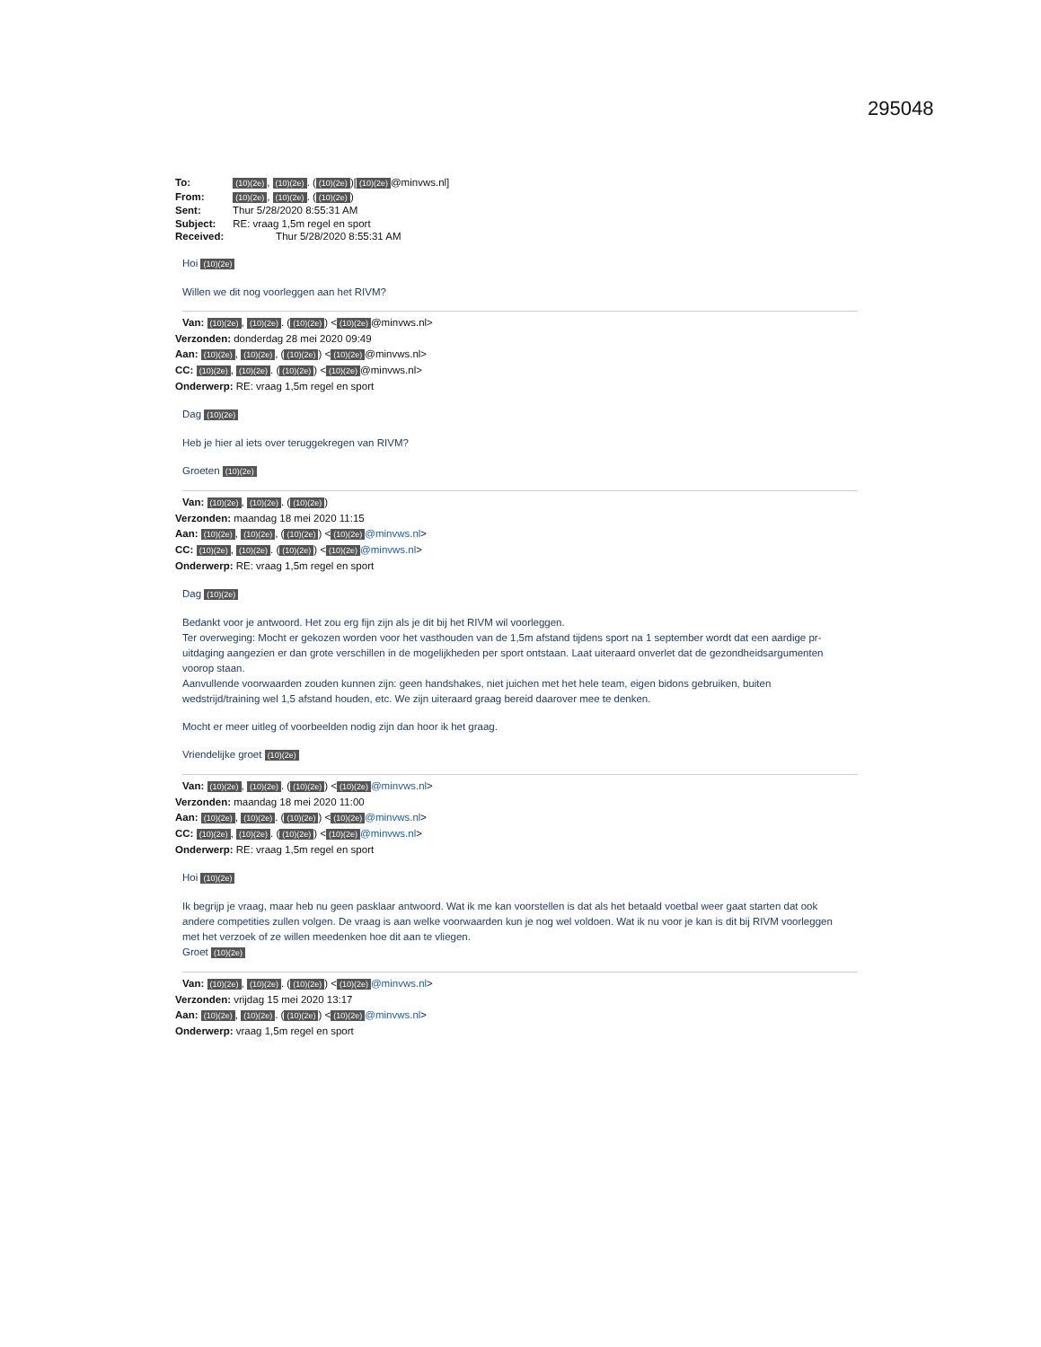295048
To: (10)(2e), (10)(2e). ((10)(2e))[(10)(2e) @minvws.nl]
From: (10)(2e), (10)(2e). ((10)(2e))
Sent: Thur 5/28/2020 8:55:31 AM
Subject: RE: vraag 1,5m regel en sport
Received: Thur 5/28/2020 8:55:31 AM
Hoi (10)(2e)
Willen we dit nog voorleggen aan het RIVM?
Van: (10)(2e), (10)(2e). ((10)(2e)) < (10)(2e) @minvws.nl>
Verzonden: donderdag 28 mei 2020 09:49
Aan: (10)(2e), (10)(2e), ((10)(2e)) < (10)(2e) @minvws.nl>
CC: (10)(2e), (10)(2e). ((10)(2e)) < (10)(2e) @minvws.nl>
Onderwerp: RE: vraag 1,5m regel en sport
Dag (10)(2e)
Heb je hier al iets over teruggekregen van RIVM?
Groeten (10)(2e)
Van: (10)(2e), (10)(2e). ((10)(2e))
Verzonden: maandag 18 mei 2020 11:15
Aan: (10)(2e), (10)(2e), ((10)(2e)) < (10)(2e) @minvws.nl>
CC: (10)(2e), (10)(2e). ((10)(2e)) < (10)(2e) @minvws.nl>
Onderwerp: RE: vraag 1,5m regel en sport
Dag (10)(2e)
Bedankt voor je antwoord. Het zou erg fijn zijn als je dit bij het RIVM wil voorleggen.
Ter overweging: Mocht er gekozen worden voor het vasthouden van de 1,5m afstand tijdens sport na 1 september wordt dat een aardige pr-uitdaging aangezien er dan grote verschillen in de mogelijkheden per sport ontstaan. Laat uiteraard onverlet dat de gezondheidsargumenten voorop staan.
Aanvullende voorwaarden zouden kunnen zijn: geen handshakes, niet juichen met het hele team, eigen bidons gebruiken, buiten wedstrijd/training wel 1,5 afstand houden, etc. We zijn uiteraard graag bereid daarover mee te denken.
Mocht er meer uitleg of voorbeelden nodig zijn dan hoor ik het graag.
Vriendelijke groet (10)(2e)
Van: (10)(2e), (10)(2e). ((10)(2e)) < (10)(2e) @minvws.nl>
Verzonden: maandag 18 mei 2020 11:00
Aan: (10)(2e), (10)(2e). ((10)(2e)) < (10)(2e) @minvws.nl>
CC: (10)(2e), (10)(2e). ((10)(2e)) < (10)(2e) @minvws.nl>
Onderwerp: RE: vraag 1,5m regel en sport
Hoi (10)(2e)
Ik begrijp je vraag, maar heb nu geen pasklaar antwoord. Wat ik me kan voorstellen is dat als het betaald voetbal weer gaat starten dat ook andere competities zullen volgen. De vraag is aan welke voorwaarden kun je nog wel voldoen. Wat ik nu voor je kan is dit bij RIVM voorleggen met het verzoek of ze willen meedenken hoe dit aan te vliegen.
Groet (10)(2e)
Van: (10)(2e), (10)(2e). ((10)(2e)) < (10)(2e) @minvws.nl>
Verzonden: vrijdag 15 mei 2020 13:17
Aan: (10)(2e), (10)(2e). ((10)(2e)) < (10)(2e) @minvws.nl>
Onderwerp: vraag 1,5m regel en sport